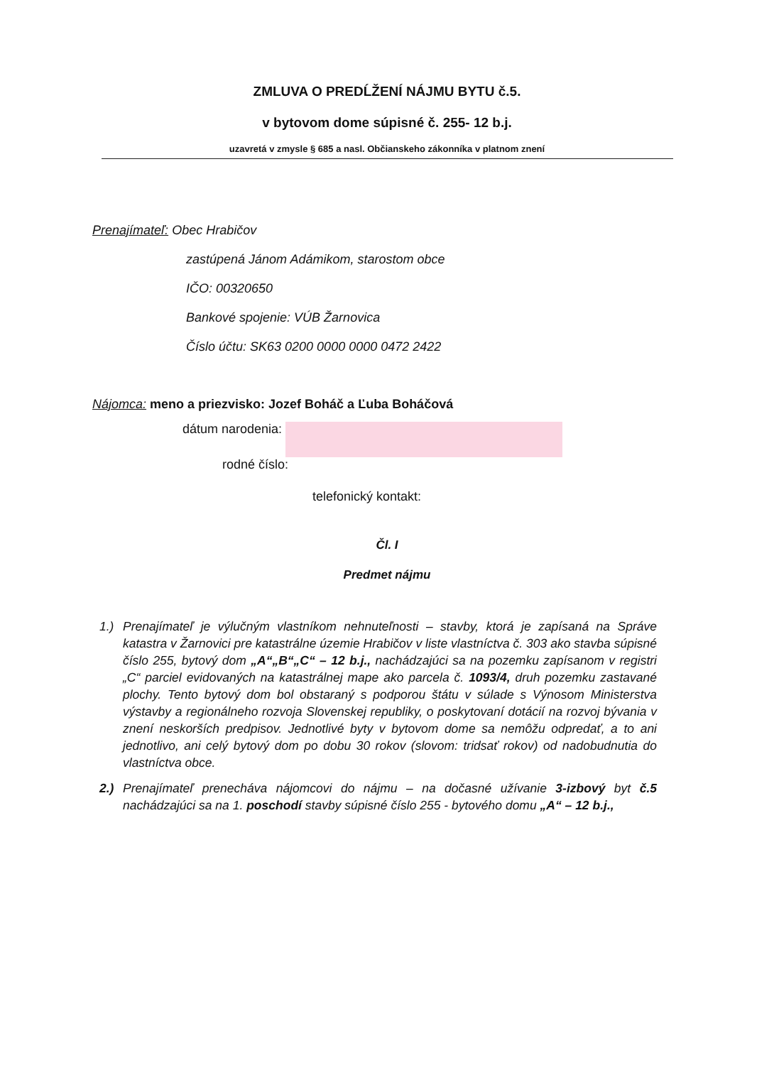ZMLUVA O PREDĹŽENÍ NÁJMU BYTU č.5.
v bytovom dome súpisné č. 255- 12 b.j.
uzavretá v zmysle § 685 a nasl. Občianskeho zákonníka v platnom znení
Prenajímateľ: Obec Hrabičov
zastúpená Jánom Adámikom, starostom obce
IČO: 00320650
Bankové spojenie: VÚB Žarnovica
Číslo účtu: SK63 0200 0000 0000 0472 2422
Nájomca: meno a priezvisko: Jozef Boháč a Ľuba Boháčová
dátum narodenia:
rodné číslo:
telefonický kontakt:
Čl. I
Predmet nájmu
1.) Prenajímateľ je výlučným vlastníkom nehnuteľnosti – stavby, ktorá je zapísaná na Správe katastra v Žarnovici pre katastrálne územie Hrabičov v liste vlastníctva č. 303 ako stavba súpisné číslo 255, bytový dom „A“„B“„C“ – 12 b.j., nachádzajúci sa na pozemku zapísanom v registri „C“ parciel evidovaných na katastrálnej mape ako parcela č. 1093/4, druh pozemku zastavané plochy. Tento bytový dom bol obstaraný s podporou štátu v súlade s Výnosom Ministerstva výstavby a regionálneho rozvoja Slovenskej republiky, o poskytovaní dotácií na rozvoj bývania v znení neskorších predpisov. Jednotlivé byty v bytovom dome sa nemôžu odpredať, a to ani jednotlivo, ani celý bytový dom po dobu 30 rokov (slovom: tridsať rokov) od nadobudnutia do vlastníctva obce.
2.) Prenajímateľ prenecháva nájomcovi do nájmu – na dočasné užívanie 3-izbový byt č.5 nachádzajúci sa na 1. poschodí stavby súpisné číslo 255 - bytového domu „A“ – 12 b.j.,